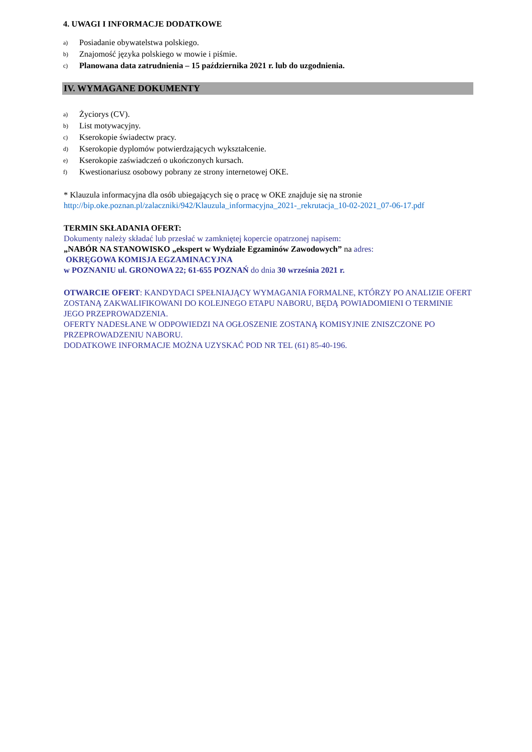4. UWAGI I INFORMACJE DODATKOWE
a) Posiadanie obywatelstwa polskiego.
b) Znajomość języka polskiego w mowie i piśmie.
c) Planowana data zatrudnienia – 15 października 2021 r. lub do uzgodnienia.
IV. WYMAGANE DOKUMENTY
a) Życiorys (CV).
b) List motywacyjny.
c) Kserokopie świadectw pracy.
d) Kserokopie dyplomów potwierdzających wykształcenie.
e) Kserokopie zaświadczeń o ukończonych kursach.
f) Kwestionariusz osobowy pobrany ze strony internetowej OKE.
* Klauzula informacyjna dla osób ubiegających się o pracę w OKE znajduje się na stronie
http://bip.oke.poznan.pl/zalaczniki/942/Klauzula_informacyjna_2021-_rekrutacja_10-02-2021_07-06-17.pdf
TERMIN SKŁADANIA OFERT:
Dokumenty należy składać lub przesłać w zamkniętej kopercie opatrzonej napisem:
„NABÓR NA STANOWISKO „ekspert w Wydziale Egzaminów Zawodowych” na adres:
OKRĘGOWA KOMISJA EGZAMINACYJNA
w POZNANIU ul. GRONOWA 22; 61-655 POZNAŃ do dnia 30 września 2021 r.
OTWARCIE OFERT: KANDYDACI SPEŁNIAJĄCY WYMAGANIA FORMALNE, KTÓRZY PO ANALIZIE OFERT ZOSTANĄ ZAKWALIFIKOWANI DO KOLEJNEGO ETAPU NABORU, BĘDĄ POWIADOMIENI O TERMINIE JEGO PRZEPROWADZENIA.
OFERTY NADESŁANE W ODPOWIEDZI NA OGŁOSZENIE ZOSTANĄ KOMISYJNIE ZNISZCZONE PO PRZEPROWADZENIU NABORU.
DODATKOWE INFORMACJE MOŻNA UZYSKAĆ POD NR TEL (61) 85-40-196.